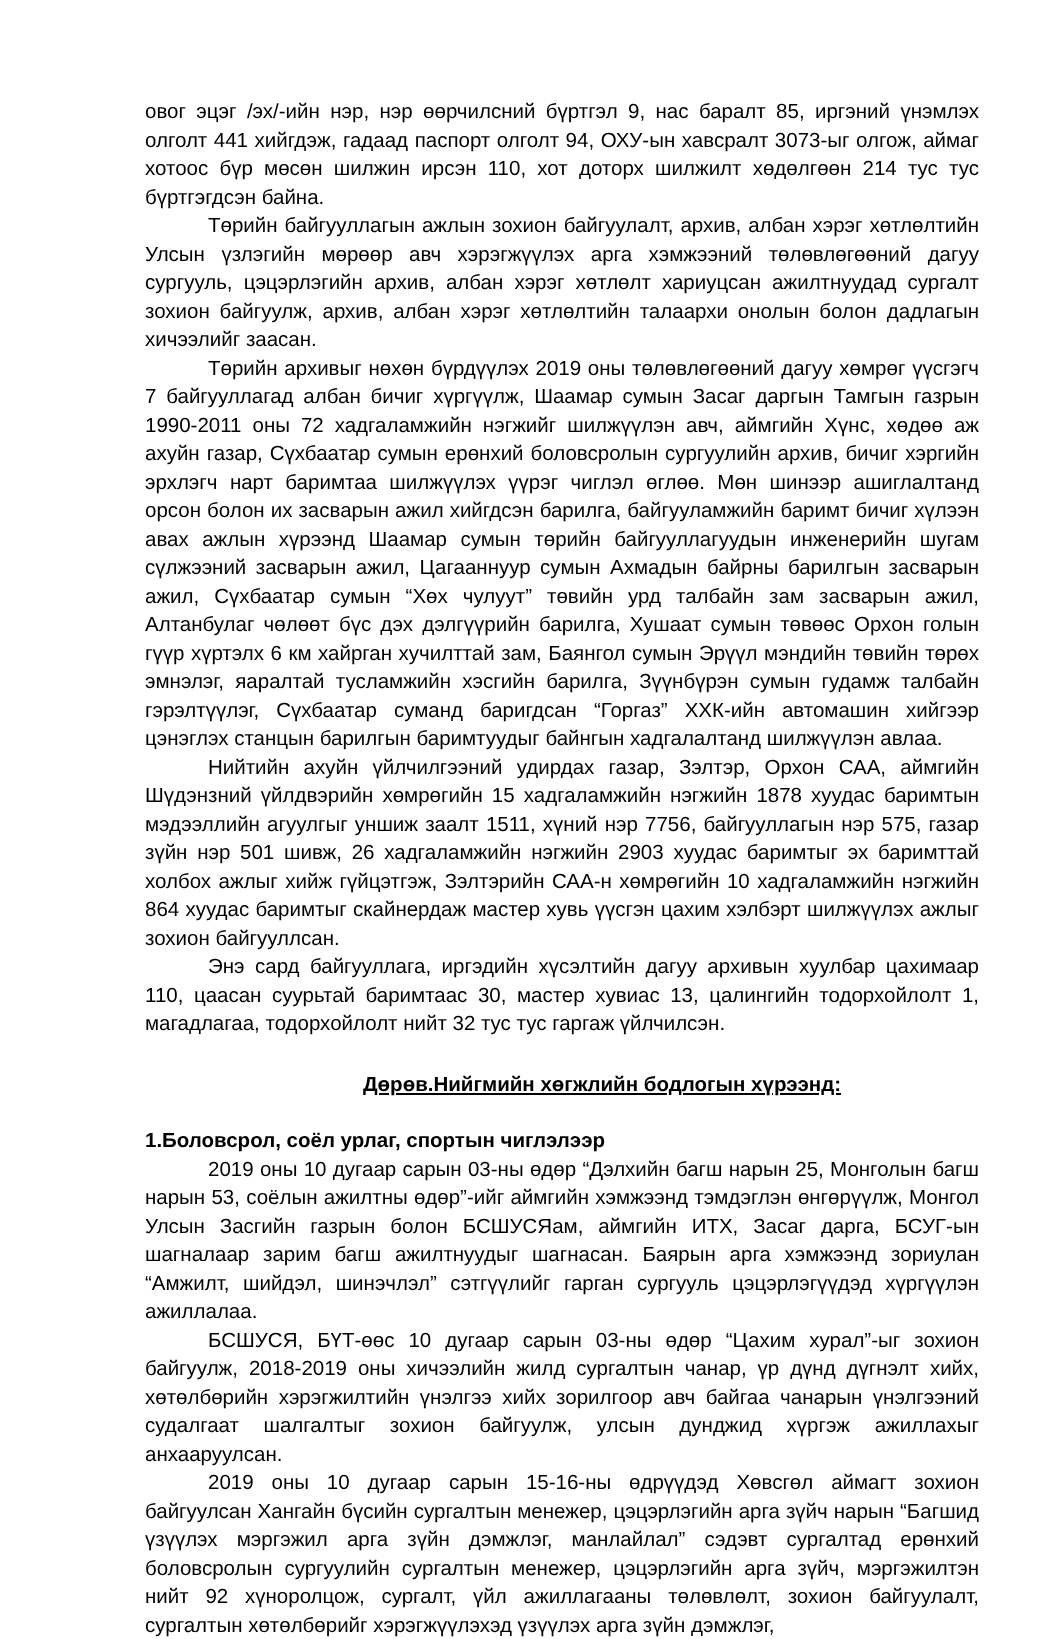овог эцэг /эх/-ийн нэр, нэр өөрчилсний бүртгэл 9, нас баралт 85, иргэний үнэмлэх олголт 441 хийгдэж, гадаад паспорт олголт 94, ОХУ-ын хавсралт 3073-ыг олгож, аймаг хотоос бүр мөсөн шилжин ирсэн 110, хот доторх шилжилт хөдөлгөөн 214 тус тус бүртгэгдсэн байна.
Төрийн байгууллагын ажлын зохион байгуулалт, архив, албан хэрэг хөтлөлтийн Улсын үзлэгийн мөрөөр авч хэрэгжүүлэх арга хэмжээний төлөвлөгөөний дагуу сургууль, цэцэрлэгийн архив, албан хэрэг хөтлөлт хариуцсан ажилтнуудад сургалт зохион байгуулж, архив, албан хэрэг хөтлөлтийн талаархи онолын болон дадлагын хичээлийг заасан.
Төрийн архивыг нөхөн бүрдүүлэх 2019 оны төлөвлөгөөний дагуу хөмрөг үүсгэгч 7 байгууллагад албан бичиг хүргүүлж, Шаамар сумын Засаг даргын Тамгын газрын 1990-2011 оны 72 хадгаламжийн нэгжийг шилжүүлэн авч, аймгийн Хүнс, хөдөө аж ахуйн газар, Сүхбаатар сумын ерөнхий боловсролын сургуулийн архив, бичиг хэргийн эрхлэгч нарт баримтаа шилжүүлэх үүрэг чиглэл өглөө. Мөн шинээр ашиглалтанд орсон болон их засварын ажил хийгдсэн барилга, байгууламжийн баримт бичиг хүлээн авах ажлын хүрээнд Шаамар сумын төрийн байгууллагуудын инженерийн шугам сүлжээний засварын ажил, Цагааннуур сумын Ахмадын байрны барилгын засварын ажил, Сүхбаатар сумын “Хөх чулуут” төвийн урд талбайн зам засварын ажил, Алтанбулаг чөлөөт бүс дэх дэлгүүрийн барилга, Хушаат сумын төвөөс Орхон голын гүүр хүртэлх 6 км хайрган хучилттай зам, Баянгол сумын Эрүүл мэндийн төвийн төрөх эмнэлэг, яаралтай тусламжийн хэсгийн барилга, Зүүнбүрэн сумын гудамж талбайн гэрэлтүүлэг, Сүхбаатар суманд баригдсан “Горгаз” ХХК-ийн автомашин хийгээр цэнэглэх станцын барилгын баримтуудыг байнгын хадгалалтанд шилжүүлэн авлаа.
Нийтийн ахуйн үйлчилгээний удирдах газар, Зэлтэр, Орхон САА, аймгийн Шүдэнзний үйлдвэрийн хөмрөгийн 15 хадгаламжийн нэгжийн 1878 хуудас баримтын мэдээллийн агуулгыг уншиж заалт 1511, хүний нэр 7756, байгууллагын нэр 575, газар зүйн нэр 501 шивж, 26 хадгаламжийн нэгжийн 2903 хуудас баримтыг эх баримттай холбох ажлыг хийж гүйцэтгэж, Зэлтэрийн САА-н хөмрөгийн 10 хадгаламжийн нэгжийн 864 хуудас баримтыг скайнердаж мастер хувь үүсгэн цахим хэлбэрт шилжүүлэх ажлыг зохион байгууллсан.
Энэ сард байгууллага, иргэдийн хүсэлтийн дагуу архивын хуулбар цахимаар 110, цаасан суурьтай баримтаас 30, мастер хувиас 13, цалингийн тодорхойлолт 1, магадлагаа, тодорхойлолт нийт 32 тус тус гаргаж үйлчилсэн.
Дөрөв.Нийгмийн хөгжлийн бодлогын хүрээнд:
1.Боловсрол, соёл урлаг, спортын чиглэлээр
2019 оны 10 дугаар сарын 03-ны өдөр “Дэлхийн багш нарын 25, Монголын багш нарын 53, соёлын ажилтны өдөр”-ийг аймгийн хэмжээнд тэмдэглэн өнгөрүүлж, Монгол Улсын Засгийн газрын болон БСШУСЯам, аймгийн ИТХ, Засаг дарга, БСУГ-ын шагналаар зарим багш ажилтнуудыг шагнасан. Баярын арга хэмжээнд зориулан “Амжилт, шийдэл, шинэчлэл” сэтгүүлийг гарган сургууль цэцэрлэгүүдэд хүргүүлэн ажиллалаа.
БСШУСЯ, БҮТ-өөс 10 дугаар сарын 03-ны өдөр “Цахим хурал”-ыг зохион байгуулж, 2018-2019 оны хичээлийн жилд сургалтын чанар, үр дүнд дүгнэлт хийх, хөтөлбөрийн хэрэгжилтийн үнэлгээ хийх зорилгоор авч байгаа чанарын үнэлгээний судалгаат шалгалтыг зохион байгуулж, улсын дунджид хүргэж ажиллахыг анхааруулсан.
2019 оны 10 дугаар сарын 15-16-ны өдрүүдэд Хөвсгөл аймагт зохион байгуулсан Хангайн бүсийн сургалтын менежер, цэцэрлэгийн арга зүйч нарын “Багшид үзүүлэх мэргэжил арга зүйн дэмжлэг, манлайлал” сэдэвт сургалтад ерөнхий боловсролын сургуулийн сургалтын менежер, цэцэрлэгийн арга зүйч, мэргэжилтэн нийт 92 хүноролцож, сургалт, үйл ажиллагааны төлөвлөлт, зохион байгуулалт, сургалтын хөтөлбөрийг хэрэгжүүлэхэд үзүүлэх арга зүйн дэмжлэг,